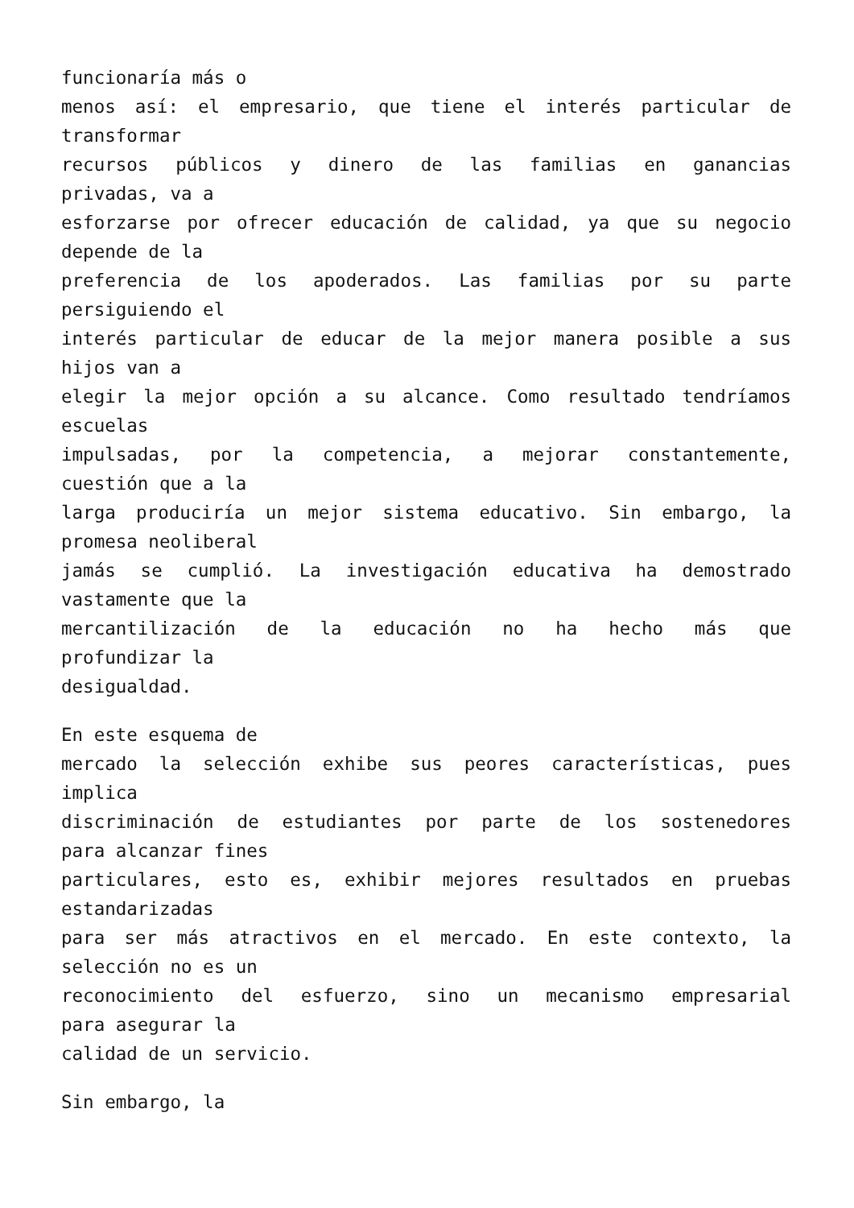funcionaría más o
menos así: el empresario, que tiene el interés particular de
transformar
recursos públicos y dinero de las familias en ganancias
privadas, va a
esforzarse por ofrecer educación de calidad, ya que su negocio
depende de la
preferencia de los apoderados. Las familias por su parte
persiguiendo el
interés particular de educar de la mejor manera posible a sus
hijos van a
elegir la mejor opción a su alcance. Como resultado tendríamos
escuelas
impulsadas, por la competencia, a mejorar constantemente,
cuestión que a la
larga produciría un mejor sistema educativo. Sin embargo, la
promesa neoliberal
jamás se cumplió. La investigación educativa ha demostrado
vastamente que la
mercantilización de la educación no ha hecho más que
profundizar la
desigualdad.
En este esquema de
mercado la selección exhibe sus peores características, pues
implica
discriminación de estudiantes por parte de los sostenedores
para alcanzar fines
particulares, esto es, exhibir mejores resultados en pruebas
estandarizadas
para ser más atractivos en el mercado. En este contexto, la
selección no es un
reconocimiento del esfuerzo, sino un mecanismo empresarial
para asegurar la
calidad de un servicio.
Sin embargo, la